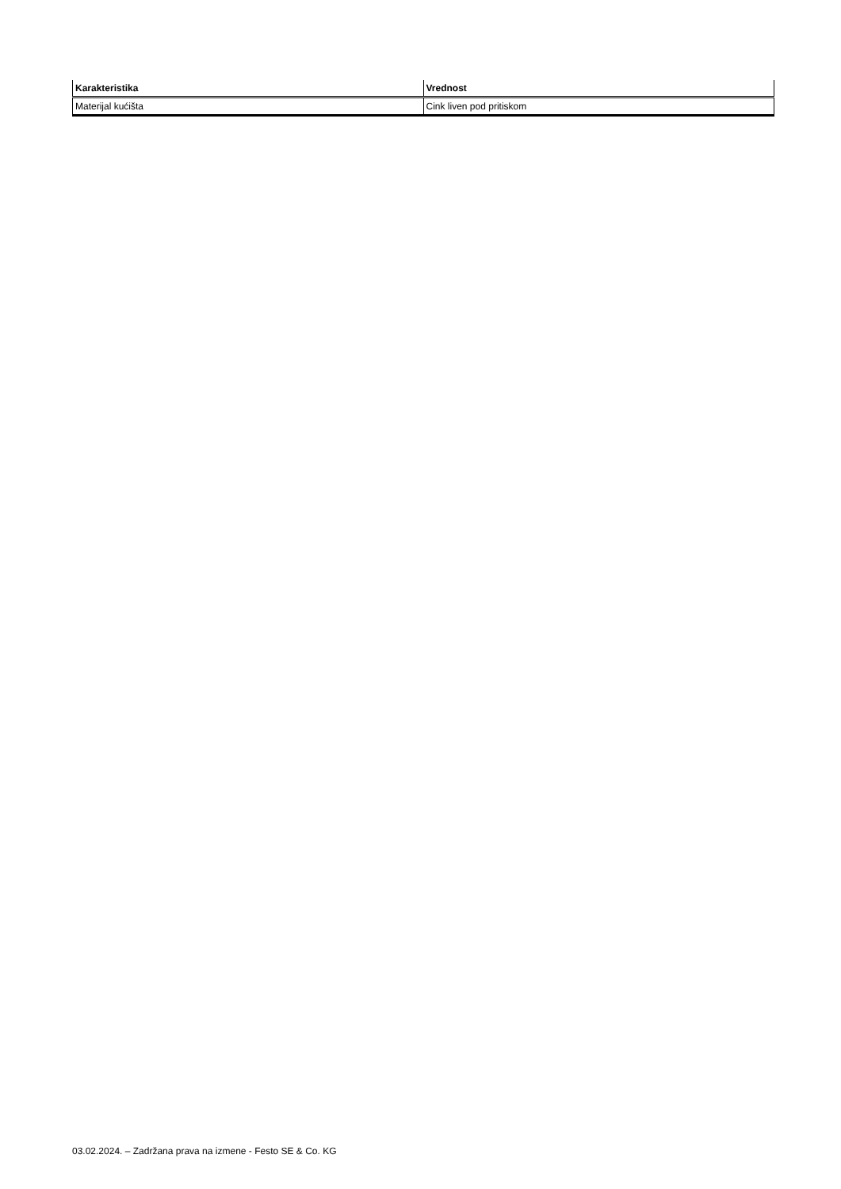| Karakteristika | Vrednost |
| --- | --- |
| Materijal kućišta | Cink liven pod pritiskom |
03.02.2024. – Zadržana prava na izmene - Festo SE & Co. KG